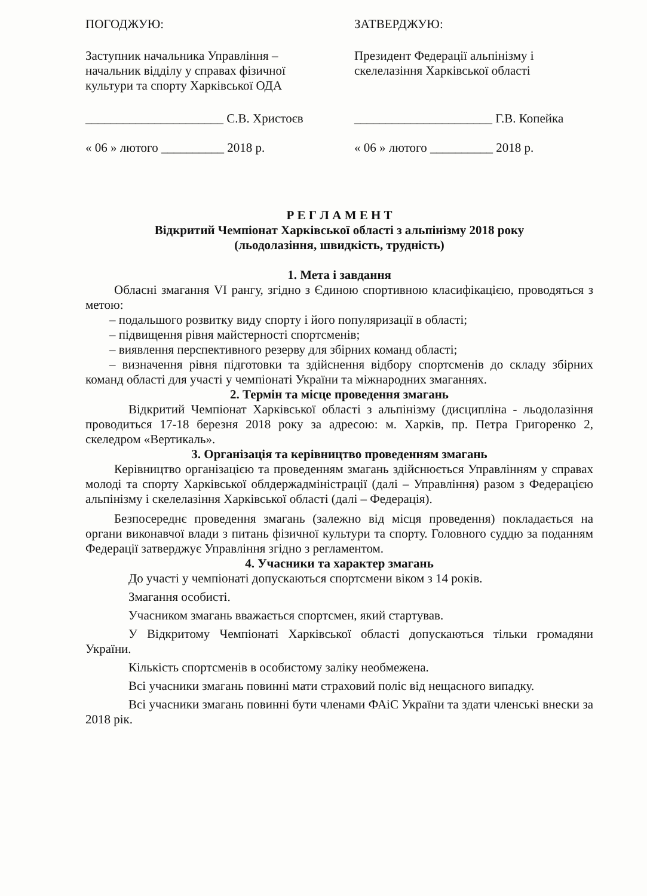ПОГОДЖУЮ:
Заступник начальника Управління – начальник відділу у справах фізичної культури та спорту Харківської ОДА
______________________ С.В. Христоєв
« 06 » лютого __________ 2018 р.
ЗАТВЕРДЖУЮ:
Президент Федерації альпінізму і скелелазіння Харківської області
______________________ Г.В. Копейка
« 06 » лютого __________ 2018 р.
Р Е Г Л А М Е Н Т
Відкритий Чемпіонат Харківської області з альпінізму 2018 року
(льодолазіння, швидкість, трудність)
1. Мета і завдання
Обласні змагання VI рангу, згідно з Єдиною спортивною класифікацією, проводяться з метою:
– подальшого розвитку виду спорту і його популяризації в області;
– підвищення рівня майстерності спортсменів;
– виявлення перспективного резерву для збірних команд області;
– визначення рівня підготовки та здійснення відбору спортсменів до складу збірних команд області для участі у чемпіонаті України та міжнародних змаганнях.
2. Термін та місце проведення змагань
Відкритий Чемпіонат Харківської області з альпінізму (дисципліна - льодолазіння проводиться 17-18 березня 2018 року за адресою: м. Харків, пр. Петра Григоренко 2, скеледром «Вертикаль».
3. Організація та керівництво проведенням змагань
Керівництво організацією та проведенням змагань здійснюється Управлінням у справах молоді та спорту Харківської облдержадміністрації (далі – Управління) разом з Федерацією альпінізму і скелелазіння Харківської області (далі – Федерація).
Безпосереднє проведення змагань (залежно від місця проведення) покладається на органи виконавчої влади з питань фізичної культури та спорту. Головного суддю за поданням Федерації затверджує Управління згідно з регламентом.
4. Учасники та характер змагань
До участі у чемпіонаті допускаються спортсмени віком з 14 років.
Змагання особисті.
Учасником змагань вважається спортсмен, який стартував.
У Відкритому Чемпіонаті Харківської області допускаються тільки громадяни України.
Кількість спортсменів в особистому заліку необмежена.
Всі учасники змагань повинні мати страховий поліс від нещасного випадку.
Всі учасники змагань повинні бути членами ФАіС України та здати членські внески за 2018 рік.